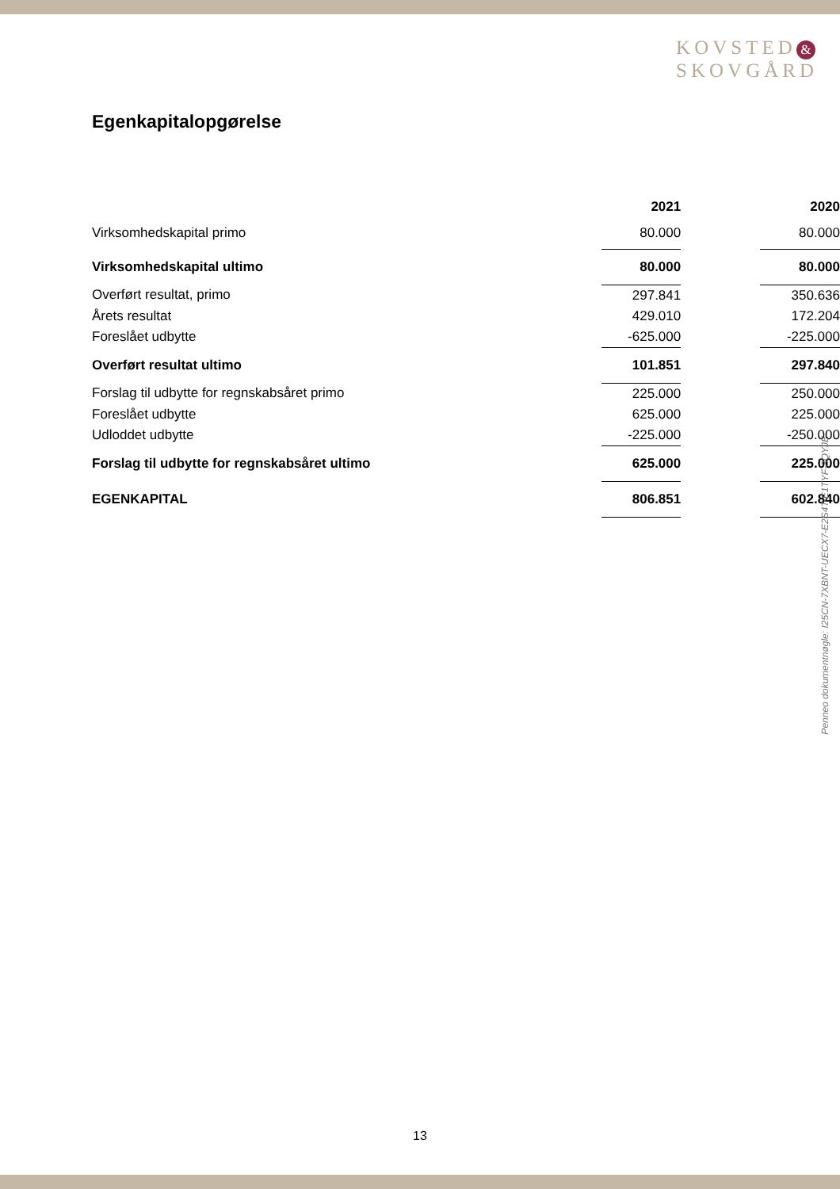KOVSTED &
SKOVGÅRD
Egenkapitalopgørelse
| | 2021 | | 2020 |
| --- | --- | --- | --- |
| Virksomhedskapital primo | 80.000 | | 80.000 |
| Virksomhedskapital ultimo | 80.000 | | 80.000 |
| Overført resultat, primo | 297.841 | | 350.636 |
| Årets resultat | 429.010 | | 172.204 |
| Foreslået udbytte | -625.000 | | -225.000 |
| Overført resultat ultimo | 101.851 | | 297.840 |
| Forslag til udbytte for regnskabsåret primo | 225.000 | | 250.000 |
| Foreslået udbytte | 625.000 | | 225.000 |
| Udloddet udbytte | -225.000 | | -250.000 |
| Forslag til udbytte for regnskabsåret ultimo | 625.000 | | 225.000 |
| EGENKAPITAL | 806.851 | | 602.840 |
Penneo dokumentnøgle: I25CN-7XBNT-UECX7-E2S4T-E1TYF-3QYJE
13